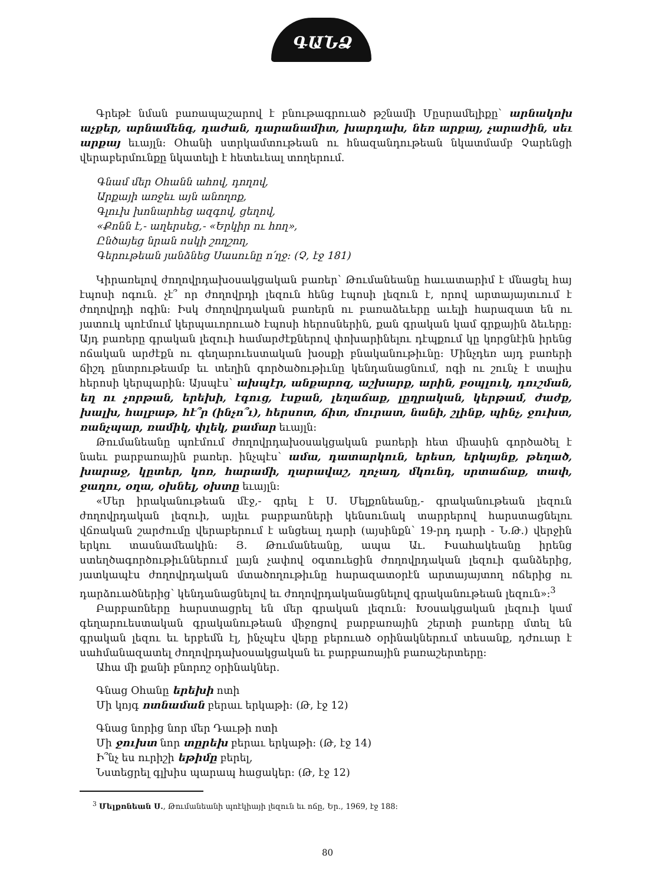ԳԱՆՁ
Գրեթէ նման բառապաշարով է բնութագրուած թշնամի Մըսրամելիքը՝ արնակոխ աչքեր, արնամենգ, դաժան, դարանամիտ, խարդախ, նեռ արքայ, չարաժին, սեւ արքայ եւայլն: Օհանի ստրկամտութեան ու հնազանդութեան նկատմամբ Չարենցի վերաբերմունքը նկատելի է հետեւեալ տողերում.
Գնամ մեր Օհանն ահով, դողով,
Արքայի առջեւ այն անողոք,
Գլուխ խոնարհեց ազգով, ցեղով,
«Քոնն է,- աղերսեց,- «Երկիր ու հող»,
Ընծայեց նրան ոսկի շողշող,
Գերութեան յանձնեց Սասունը ո՛ղջ: (Չ, էջ 181)
Կիրառելով ժողովրդախօսակցական բառեր՝ Թումանեանը հաւատարիմ է մնացել հայ էպոսի ոգուն. չէ՞ որ ժողովրդի լեզուն հենց էպոսի լեզուն է, որով արտայայտւում է ժողովրդի ոգին: Իսկ ժողովրդական բառերն ու բառաձեւերը աւելի հարազատ են ու յատուկ պոէմում կերպաւորուած էպոսի հերոսներին, քան գրական կամ գրքային ձեւերը: Այդ բառերը գրական լեզուի համարժէքներով փոխարինելու դէպքում կը կորցնէին իրենց ոճական արժէքն ու գեղարուեստական խօսքի բնականութիւնը: Մինչդեռ այդ բառերի ճիշդ ընտրութեամբ եւ տեղին գործածութիւնը կենդանացնում, ոգի ու շունչ է տալիս հերոսի կերպարին: Այսպէս՝ ախպէր, անքարոզ, աշխարք, արին, բօպլուկ, դուշման, եղ ու չորթան, երեխի, էգուց, էսքան, լեղաճաք, լըղրական, կերթամ, ժաժք, խալխ, հալբաթ, հէ՞ր (ինչո՞ւ), հերսոտ, ճիտ, մուրատ, նանի, շլինք, պինչ, ջուխտ, ռանչպար, ռամիկ, փլեկ, քամար եւայլն:
Թումանեանը պոէմում ժողովրդախօսակցական բառերի հետ միասին գործածել է նաեւ բարբառային բառեր. ինչպէս՝ ամա, դատարկուն, երեսո, երկայնք, թեղած, խարաջ, կըտեր, կոռ, հարամի, ղարավաշ, ղոչաղ, մկունդ, սրտաճաք, տափ, ջաղու, օղա, օխնել, օխտը եւայլն:
«Մեր իրականութեան մէջ,- գրել է Ս. Մելքոնեանը,- գրականութեան լեզուն ժողովրդական լեզուի, այլեւ բարբառների կենսունակ տարրերով հարստացնելու վճռական շարժումը վերաբերում է անցեալ դարի (այսինքն՝ 19-րդ դարի - Ն.Թ.) վերջին երկու տասնամեակին: Յ. Թումանեանը, ապա Աւ. Իսահակեանը իրենց ստեղծագործութիւններում լայն չափով օգտուեցին ժողովրդական լեզուի գանձերից, յատկապէս ժողովրդական մտածողութիւնը հարազատօրէն արտայայտող ոճերից ու դարձուածներից՝ կենդանացնելով եւ ժողովրդականացնելով գրականութեան լեզուն»:<sup>3</sup>
Բարբառները հարստացրել են մեր գրական լեզուն: Խօսակցական լեզուի կամ գեղարուեստական գրականութեան միջոցով բարբառային շերտի բառերը մտել են գրական լեզու եւ երբեմն էլ, ինչպէս վերը բերուած օրինակներում տեսանք, դժուար է սահմանազատել ժողովրդախօսակցական եւ բարբառային բառաշերտերը:
Ահա մի քանի բնորոշ օրինակներ.
Գնաց Օհանը երեխի ոտի
Մի կոյգ ոտնաման բերաւ երկաթի: (Թ, էջ 12)
Գնաց նորից նոր մեր Դաւթի ոտի
Մի ջուխտ նոր տըրեխ բերաւ երկաթի: (Թ, էջ 14)
Ի՞նչ ես ուրիշի եթիմը բերել,
Նստեցրել գլխիս պարապ հացակեր: (Թ, էջ 12)
<sup>3</sup> Մելքոնեան Ս., Թումանեանի պոէկիայի լեզուն եւ ոճը, Եր., 1969, էջ 188:
80